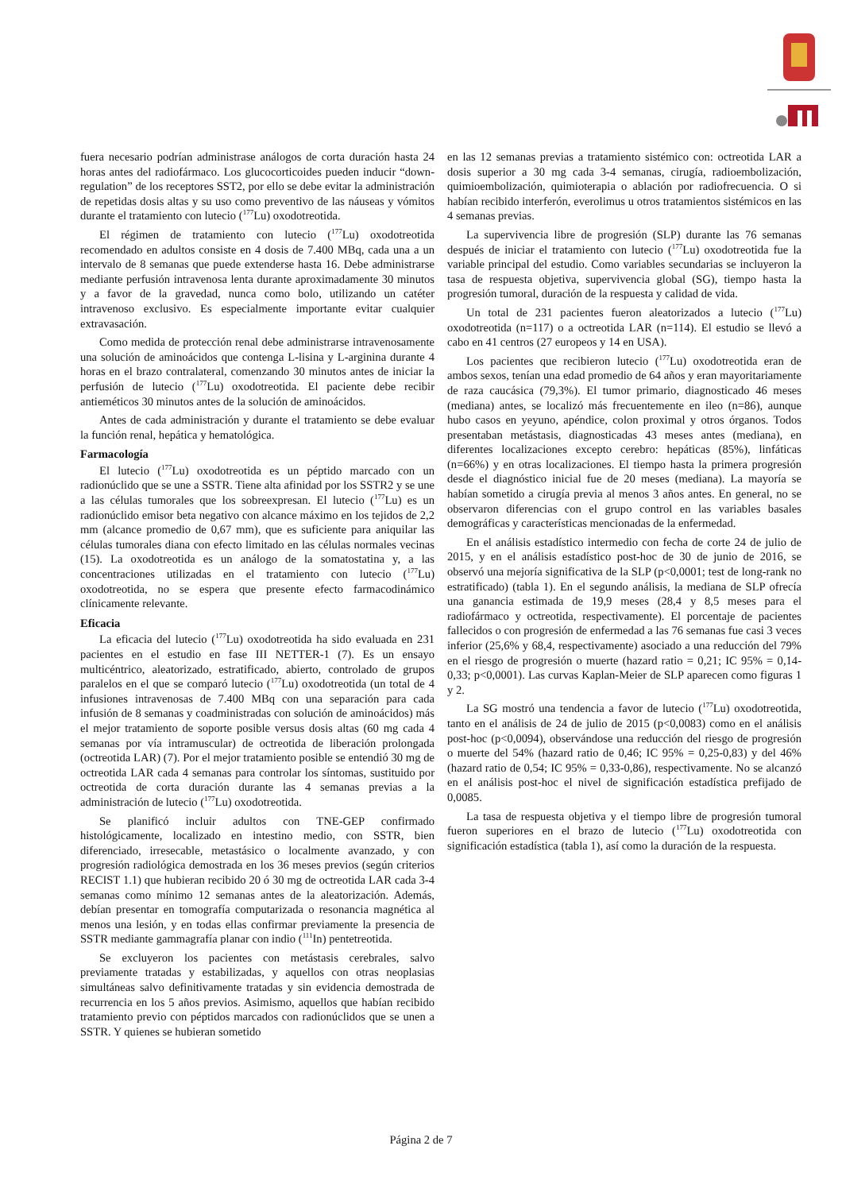fuera necesario podrían administrase análogos de corta duración hasta 24 horas antes del radiofármaco. Los glucocorticoides pueden inducir “down-regulation” de los receptores SST2, por ello se debe evitar la administración de repetidas dosis altas y su uso como preventivo de las náuseas y vómitos durante el tratamiento con lutecio (<sup>177</sup>Lu) oxodotreotida.
El régimen de tratamiento con lutecio (<sup>177</sup>Lu) oxodotreotida recomendado en adultos consiste en 4 dosis de 7.400 MBq, cada una a un intervalo de 8 semanas que puede extenderse hasta 16. Debe administrarse mediante perfusión intravenosa lenta durante aproximadamente 30 minutos y a favor de la gravedad, nunca como bolo, utilizando un catéter intravenoso exclusivo. Es especialmente importante evitar cualquier extravasación.
Como medida de protección renal debe administrarse intravenosamente una solución de aminoácidos que contenga L-lisina y L-arginina durante 4 horas en el brazo contralateral, comenzando 30 minutos antes de iniciar la perfusión de lutecio (<sup>177</sup>Lu) oxodotreotida. El paciente debe recibir antieméticos 30 minutos antes de la solución de aminoácidos.
Antes de cada administración y durante el tratamiento se debe evaluar la función renal, hepática y hematológica.
Farmacología
El lutecio (<sup>177</sup>Lu) oxodotreotida es un péptido marcado con un radionúclido que se une a SSTR. Tiene alta afinidad por los SSTR2 y se une a las células tumorales que los sobreexpresan. El lutecio (<sup>177</sup>Lu) es un radionúclido emisor beta negativo con alcance máximo en los tejidos de 2,2 mm (alcance promedio de 0,67 mm), que es suficiente para aniquilar las células tumorales diana con efecto limitado en las células normales vecinas (15). La oxodotreotida es un análogo de la somatostatina y, a las concentraciones utilizadas en el tratamiento con lutecio (<sup>177</sup>Lu) oxodotreotida, no se espera que presente efecto farmacodinámico clínicamente relevante.
Eficacia
La eficacia del lutecio (<sup>177</sup>Lu) oxodotreotida ha sido evaluada en 231 pacientes en el estudio en fase III NETTER-1 (7). Es un ensayo multicéntrico, aleatorizado, estratificado, abierto, controlado de grupos paralelos en el que se comparó lutecio (<sup>177</sup>Lu) oxodotreotida (un total de 4 infusiones intravenosas de 7.400 MBq con una separación para cada infusión de 8 semanas y coadministradas con solución de aminoácidos) más el mejor tratamiento de soporte posible versus dosis altas (60 mg cada 4 semanas por vía intramuscular) de octreotida de liberación prolongada (octreotida LAR) (7). Por el mejor tratamiento posible se entendió 30 mg de octreotida LAR cada 4 semanas para controlar los síntomas, sustituido por octreotida de corta duración durante las 4 semanas previas a la administración de lutecio (<sup>177</sup>Lu) oxodotreotida.
Se planificó incluir adultos con TNE-GEP confirmado histológicamente, localizado en intestino medio, con SSTR, bien diferenciado, irresecable, metastásico o localmente avanzado, y con progresión radiológica demostrada en los 36 meses previos (según criterios RECIST 1.1) que hubieran recibido 20 ó 30 mg de octreotida LAR cada 3-4 semanas como mínimo 12 semanas antes de la aleatorización. Además, debían presentar en tomografía computarizada o resonancia magnética al menos una lesión, y en todas ellas confirmar previamente la presencia de SSTR mediante gammagrafía planar con indio (<sup>111</sup>In) pentetreotida.
Se excluyeron los pacientes con metástasis cerebrales, salvo previamente tratadas y estabilizadas, y aquellos con otras neoplasias simultáneas salvo definitivamente tratadas y sin evidencia demostrada de recurrencia en los 5 años previos. Asimismo, aquellos que habían recibido tratamiento previo con péptidos marcados con radionúclidos que se unen a SSTR. Y quienes se hubieran sometido
en las 12 semanas previas a tratamiento sistémico con: octreotida LAR a dosis superior a 30 mg cada 3-4 semanas, cirugía, radioembolización, quimioembolización, quimioterapia o ablación por radiofrecuencia. O si habían recibido interferón, everolimus u otros tratamientos sistémicos en las 4 semanas previas.
La supervivencia libre de progresión (SLP) durante las 76 semanas después de iniciar el tratamiento con lutecio (<sup>177</sup>Lu) oxodotreotida fue la variable principal del estudio. Como variables secundarias se incluyeron la tasa de respuesta objetiva, supervivencia global (SG), tiempo hasta la progresión tumoral, duración de la respuesta y calidad de vida.
Un total de 231 pacientes fueron aleatorizados a lutecio (<sup>177</sup>Lu) oxodotreotida (n=117) o a octreotida LAR (n=114). El estudio se llevó a cabo en 41 centros (27 europeos y 14 en USA).
Los pacientes que recibieron lutecio (<sup>177</sup>Lu) oxodotreotida eran de ambos sexos, tenían una edad promedio de 64 años y eran mayoritariamente de raza caucásica (79,3%). El tumor primario, diagnosticado 46 meses (mediana) antes, se localizó más frecuentemente en ileo (n=86), aunque hubo casos en yeyuno, apéndice, colon proximal y otros órganos. Todos presentaban metástasis, diagnosticadas 43 meses antes (mediana), en diferentes localizaciones excepto cerebro: hepáticas (85%), linfáticas (n=66%) y en otras localizaciones. El tiempo hasta la primera progresión desde el diagnóstico inicial fue de 20 meses (mediana). La mayoría se habían sometido a cirugía previa al menos 3 años antes. En general, no se observaron diferencias con el grupo control en las variables basales demográficas y características mencionadas de la enfermedad.
En el análisis estadístico intermedio con fecha de corte 24 de julio de 2015, y en el análisis estadístico post-hoc de 30 de junio de 2016, se observó una mejoría significativa de la SLP (p<0,0001; test de long-rank no estratificado) (tabla 1). En el segundo análisis, la mediana de SLP ofrecía una ganancia estimada de 19,9 meses (28,4 y 8,5 meses para el radiofármaco y octreotida, respectivamente). El porcentaje de pacientes fallecidos o con progresión de enfermedad a las 76 semanas fue casi 3 veces inferior (25,6% y 68,4, respectivamente) asociado a una reducción del 79% en el riesgo de progresión o muerte (hazard ratio = 0,21; IC 95% = 0,14- 0,33; p<0,0001). Las curvas Kaplan-Meier de SLP aparecen como figuras 1 y 2.
La SG mostró una tendencia a favor de lutecio (<sup>177</sup>Lu) oxodotreotida, tanto en el análisis de 24 de julio de 2015 (p<0,0083) como en el análisis post-hoc (p<0,0094), observándose una reducción del riesgo de progresión o muerte del 54% (hazard ratio de 0,46; IC 95% = 0,25-0,83) y del 46% (hazard ratio de 0,54; IC 95% = 0,33-0,86), respectivamente. No se alcanzó en el análisis post-hoc el nivel de significación estadística prefijado de 0,0085.
La tasa de respuesta objetiva y el tiempo libre de progresión tumoral fueron superiores en el brazo de lutecio (<sup>177</sup>Lu) oxodotreotida con significación estadística (tabla 1), así como la duración de la respuesta.
Página 2 de 7